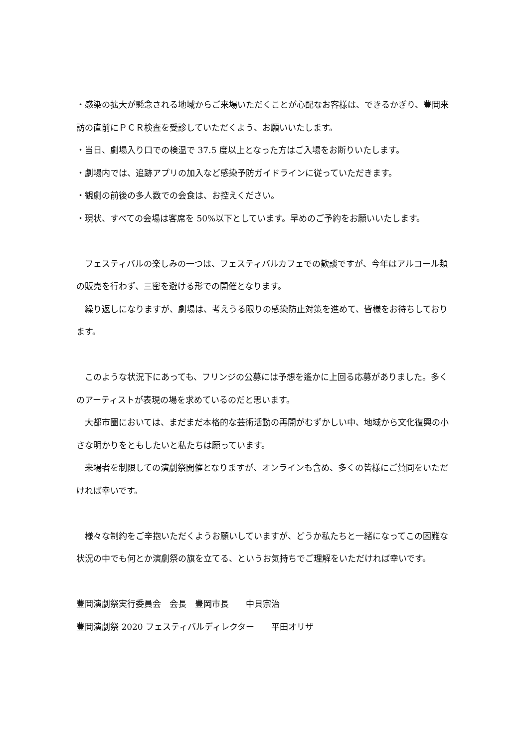・感染の拡大が懸念される地域からご来場いただくことが心配なお客様は、できるかぎり、豊岡来訪の直前にＰＣＲ検査を受診していただくよう、お願いいたします。
・当日、劇場入り口での検温で 37.5 度以上となった方はご入場をお断りいたします。
・劇場内では、追跡アプリの加入など感染予防ガイドラインに従っていただきます。
・観劇の前後の多人数での会食は、お控えください。
・現状、すべての会場は客席を 50%以下としています。早めのご予約をお願いいたします。
　フェスティバルの楽しみの一つは、フェスティバルカフェでの歓談ですが、今年はアルコール類の販売を行わず、三密を避ける形での開催となります。
　繰り返しになりますが、劇場は、考えうる限りの感染防止対策を進めて、皆様をお待ちしております。
　このような状況下にあっても、フリンジの公募には予想を遙かに上回る応募がありました。多くのアーティストが表現の場を求めているのだと思います。
　大都市圏においては、まだまだ本格的な芸術活動の再開がむずかしい中、地域から文化復興の小さな明かりをともしたいと私たちは願っています。
　来場者を制限しての演劇祭開催となりますが、オンラインも含め、多くの皆様にご賛同をいただければ幸いです。
　様々な制約をご辛抱いただくようお願いしていますが、どうか私たちと一緒になってこの困難な状況の中でも何とか演劇祭の旗を立てる、というお気持ちでご理解をいただければ幸いです。
豊岡演劇祭実行委員会　会長　豊岡市長　　中貝宗治
豊岡演劇祭 2020 フェスティバルディレクター　　平田オリザ